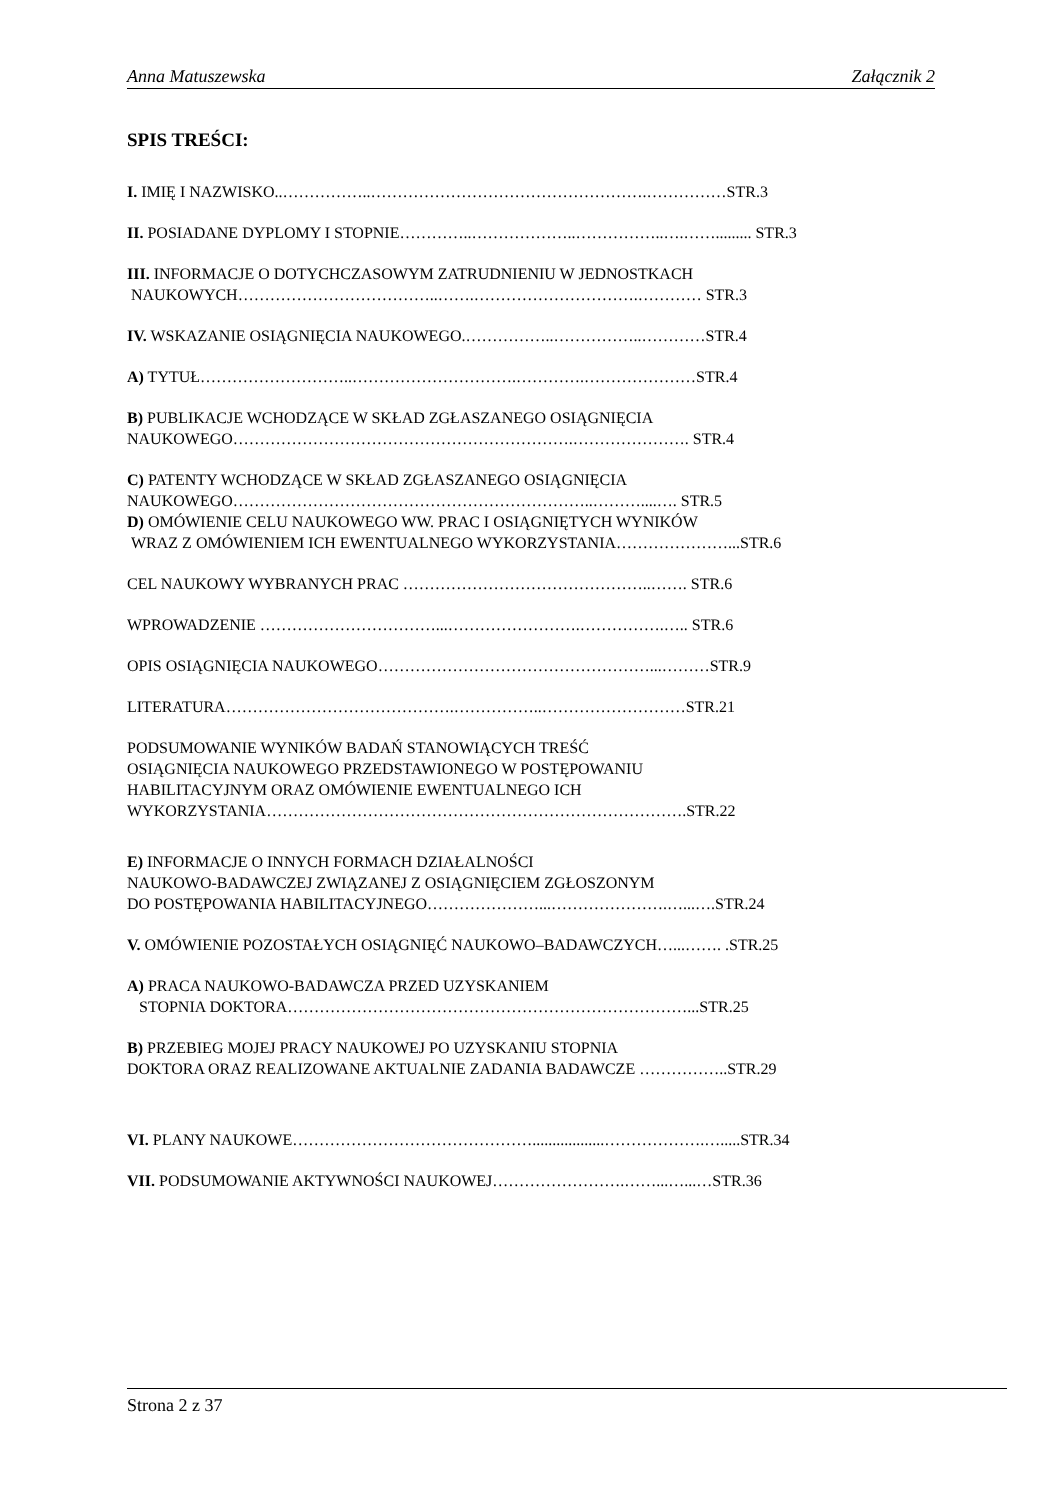Anna Matuszewska Załącznik 2
SPIS TREŚCI:
I. IMIĘ I NAZWISKO..……………..…………………………………………….……………STR.3
II. POSIADANE DYPLOMY I STOPNIE…………..………………..……………..….……......... STR.3
III. INFORMACJE O DOTYCHCZASOWYM ZATRUDNIENIU W JEDNOSTKACH
NAUKOWYCH………………………………..…….………………………….………… STR.3
IV. WSKAZANIE OSIĄGNIĘCIA NAUKOWEGO.……………..……………..…………STR.4
A) TYTUŁ………………………..………………………….………….…………………STR.4
B) PUBLIKACJE WCHODZĄCE W SKŁAD ZGŁASZANEGO OSIĄGNIĘCIA
NAUKOWEGO……………………………………………………….…………………. STR.4
C) PATENTY WCHODZĄCE W SKŁAD ZGŁASZANEGO OSIĄGNIĘCIA
NAUKOWEGO…………………………………………………………..………....…. STR.5
D) OMÓWIENIE CELU NAUKOWEGO WW. PRAC I OSIĄGNIĘTYCH WYNIKÓW
WRAZ Z OMÓWIENIEM ICH EWENTUALNEGO WYKORZYSTANIA…………………...STR.6
CEL NAUKOWY WYBRANYCH PRAC ………………………………………..……. STR.6
WPROWADZENIE ……………………………...…………………….…………….….. STR.6
OPIS OSIĄGNIĘCIA NAUKOWEGO……………………………………………...………STR.9
LITERATURA…………………………………….……………..………………………STR.21
PODSUMOWANIE WYNIKÓW BADAŃ STANOWIĄCYCH TREŚĆ
OSIĄGNIĘCIA NAUKOWEGO PRZEDSTAWIONEGO W POSTĘPOWANIU
HABILITACYJNYM ORAZ OMÓWIENIE EWENTUALNEGO ICH
WYKORZYSTANIA…………………………………………………………………….STR.22
E) INFORMACJE O INNYCH FORMACH DZIAŁALNOŚCI
NAUKOWO-BADAWCZEJ ZWIĄZANEJ Z OSIĄGNIĘCIEM ZGŁOSZONYM
DO POSTĘPOWANIA HABILITACYJNEGO…………………...………………….…...….STR.24
V. OMÓWIENIE POZOSTAŁYCH OSIĄGNIĘĆ NAUKOWO–BADAWCZYCH…...……. .STR.25
A) PRACA NAUKOWO-BADAWCZA PRZED UZYSKANIEM
STOPNIA DOKTORA…………………………………………………………………...STR.25
B) PRZEBIEG MOJEJ PRACY NAUKOWEJ PO UZYSKANIU STOPNIA
DOKTORA ORAZ REALIZOWANE AKTUALNIE ZADANIA BADAWCZE ……………..STR.29
VI. PLANY NAUKOWE………………………………………..................……………….….....STR.34
VII. PODSUMOWANIE AKTYWNOŚCI NAUKOWEJ…………………….……...…...…STR.36
Strona 2 z 37